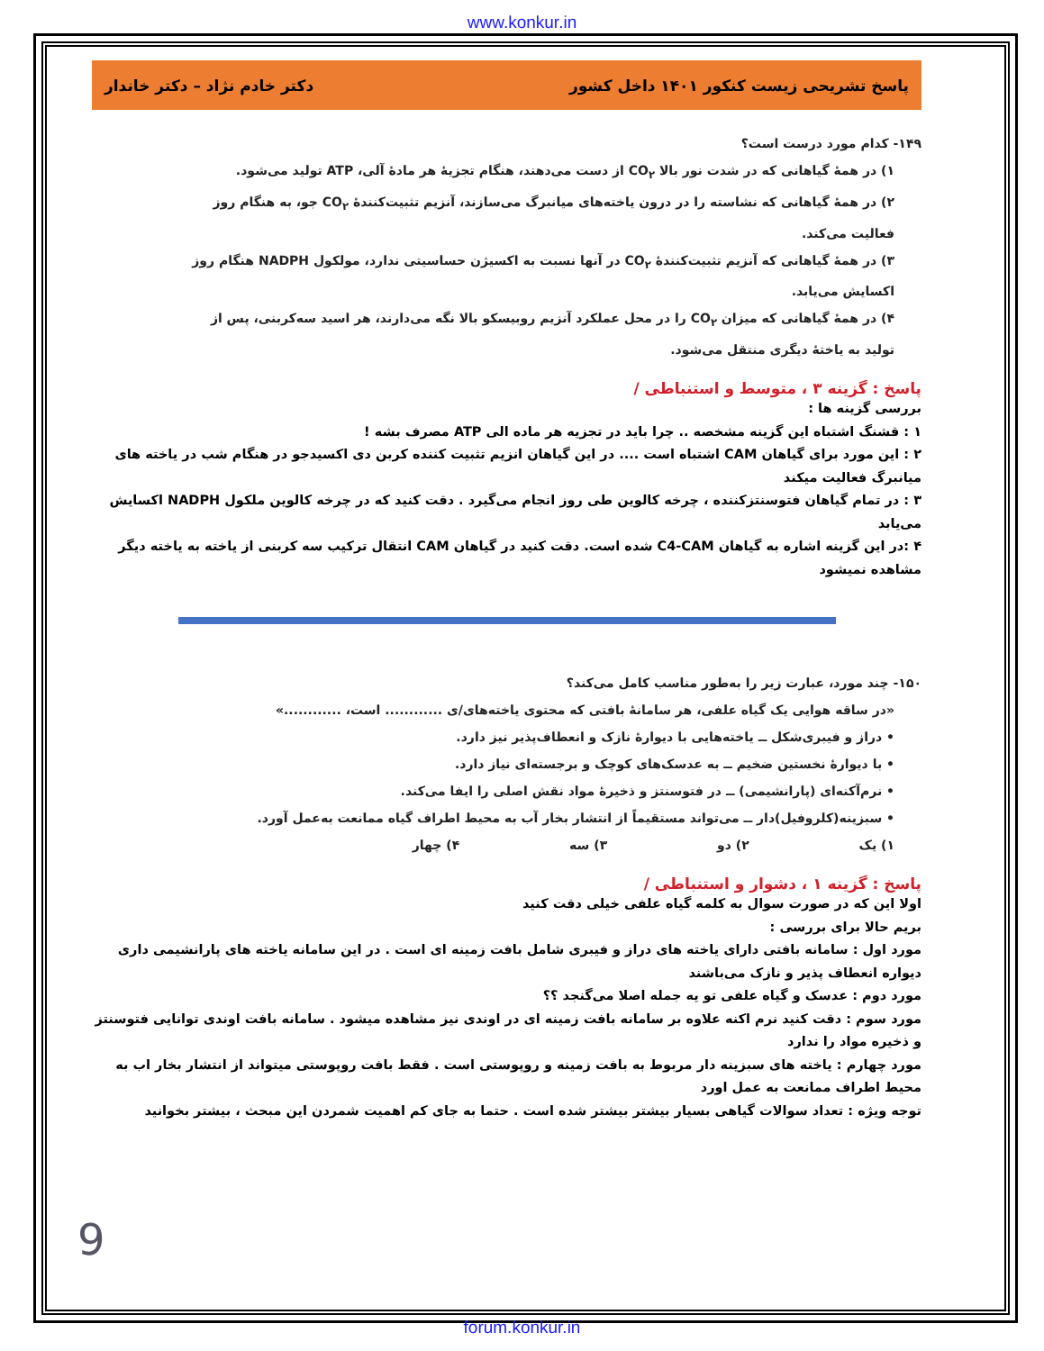www.konkur.in
پاسخ تشریحی زیست کنکور ۱۴۰۱ داخل کشور دکتر خادم نژاد – دکتر خاندار
۱۴۹- کدام مورد درست است؟
۱) در همهٔ گیاهانی که در شدت نور بالا CO<sub>۲</sub> از دست می‌دهند، هنگام تجزیهٔ هر مادهٔ آلی، ATP تولید می‌شود.
۲) در همهٔ گیاهانی که نشاسته را در درون یاخته‌های میانبرگ می‌سازند، آنزیم تثبیت‌کنندهٔ CO<sub>۲</sub> جو، به هنگام روز فعالیت می‌کند.
۳) در همهٔ گیاهانی که آنزیم تثبیت‌کنندهٔ CO<sub>۲</sub> در آنها نسبت به اکسیژن حساسیتی ندارد، مولکول NADPH هنگام روز اکسایش می‌یابد.
۴) در همهٔ گیاهانی که میزان CO<sub>۲</sub> را در محل عملکرد آنزیم روبیسکو بالا نگه می‌دارند، هر اسید سه‌کربنی، پس از تولید به یاختهٔ دیگری منتقل می‌شود.
پاسخ : گزینه ۳ ، متوسط و استنباطی /
بررسی گزینه ها :
۱ : قشنگ اشتباه این گزینه مشخصه .. چرا باید در تجزیه هر ماده الی ATP مصرف بشه !
۲ : این مورد برای گیاهان CAM اشتباه است .... در این گیاهان انزیم تثبیت کننده کربن دی اکسیدجو در هنگام شب در یاخته های میانبرگ فعالیت میکند
۳ : در تمام گیاهان فتوسنتزکننده ، چرخه کالوین طی روز انجام می‌گیرد . دقت کنید که در چرخه کالوین ملکول NADPH اکسایش می‌یابد
۴ :در این گزینه اشاره به گیاهان C4-CAM شده است. دقت کنید در گیاهان CAM انتقال ترکیب سه کربنی از یاخته به یاخته دیگر مشاهده نمیشود
۱۵۰- چند مورد، عبارت زیر را به‌طور مناسب کامل می‌کند؟
«در ساقه هوایی یک گیاه علفی، هر سامانهٔ بافتی که محتوی یاخته‌های/ی ............ است، ............»
• دراز و فیبری‌شکل ــ یاخته‌هایی با دیوارهٔ نازک و انعطاف‌پذیر نیز دارد.
• با دیوارهٔ نخستین ضخیم ــ به عدسک‌های کوچک و برجسته‌ای نیاز دارد.
• نرم‌آکنه‌ای (پارانشیمی) ــ در فتوسنتز و ذخیرهٔ مواد نقش اصلی را ایفا می‌کند.
• سبزینه‌(کلروفیل)‌دار ــ می‌تواند مستقیماً از انتشار بخار آب به محیط اطراف گیاه ممانعت به‌عمل آورد.
۱) یک ۲) دو ۳) سه ۴) چهار
پاسخ : گزینه ۱ ، دشوار و استنباطی /
اولا این که در صورت سوال به کلمه گیاه علفی خیلی دقت کنید
بریم حالا برای بررسی :
مورد اول : سامانه بافتی دارای یاخته های دراز و فیبری شامل بافت زمینه ای است . در این سامانه یاخته های پارانشیمی داری دیواره انعطاف پذیر و نازک می‌باشند
مورد دوم : عدسک و گیاه علفی تو یه جمله اصلا می‌گنجد ؟؟
مورد سوم : دقت کنید نرم اکنه علاوه بر سامانه بافت زمینه ای در اوندی نیز مشاهده میشود . سامانه بافت اوندی توانایی فتوسنتز و ذخیره مواد را ندارد
مورد چهارم : یاخته های سبزینه دار مربوط به بافت زمینه و روپوستی است . فقط بافت روپوستی میتواند از انتشار بخار اب به محیط اطراف ممانعت به عمل اورد
توجه ویژه : تعداد سوالات گیاهی بسیار بیشتر بیشتر شده است . حتما به جای کم اهمیت شمردن این مبحث ، بیشتر بخوانید
9
forum.konkur.in